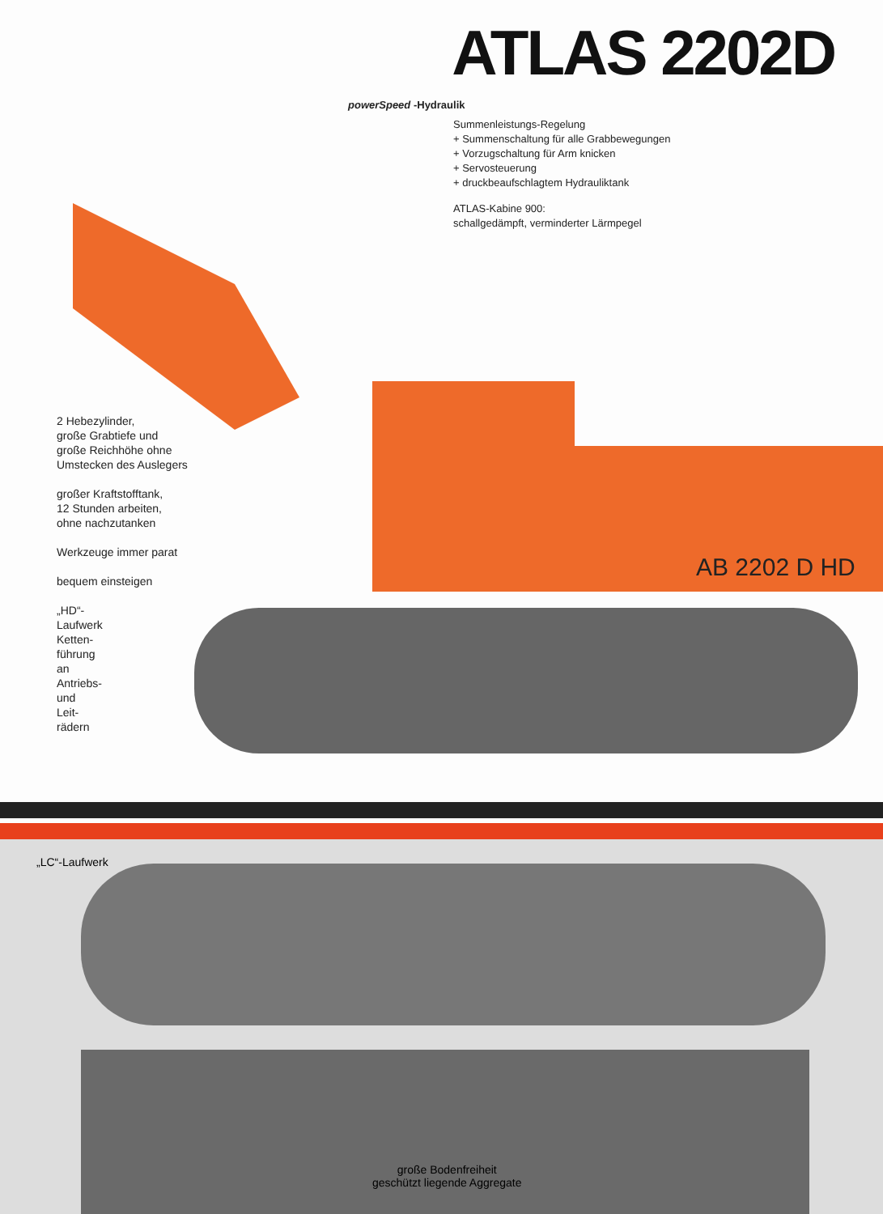ATLAS 2202D
2 Hebezylinder,
große Grabtiefe und
große Reichhöhe ohne
Umstecken des Auslegers
großer Kraftstofftank,
12 Stunden arbeiten,
ohne nachzutanken
Werkzeuge immer parat
bequem einsteigen
„HD“-
Laufwerk
Ketten-
führung
an
Antriebs-
und
Leit-
rädern
powerSpeed -Hydraulik
Summenleistungs-Regelung
+ Summenschaltung für alle Grabbewegungen
+ Vorzugschaltung für Arm knicken
+ Servosteuerung
+ druckbeaufschlagtem Hydrauliktank
ATLAS-Kabine 900:
schallgedämpft, verminderter Lärmpegel
AB 2202 D HD
„LC“-Laufwerk
große Bodenfreiheit
geschützt liegende Aggregate